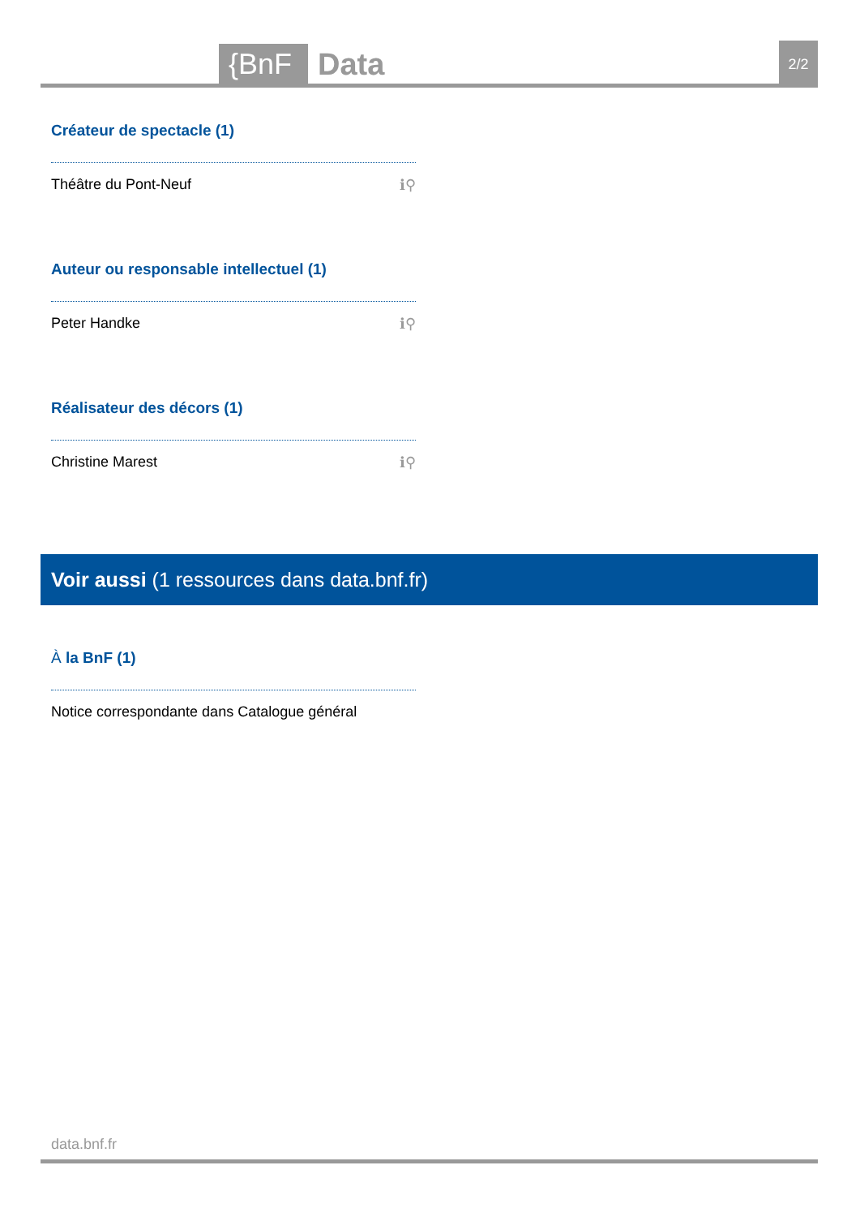{BnF
Data
2/2
Créateur de spectacle (1)
Théâtre du Pont-Neuf ℹ⚲
Auteur ou responsable intellectuel (1)
Peter Handke ℹ⚲
Réalisateur des décors (1)
Christine Marest ℹ⚲
Voir aussi (1 ressources dans data.bnf.fr)
À la BnF (1)
Notice correspondante dans Catalogue général
data.bnf.fr